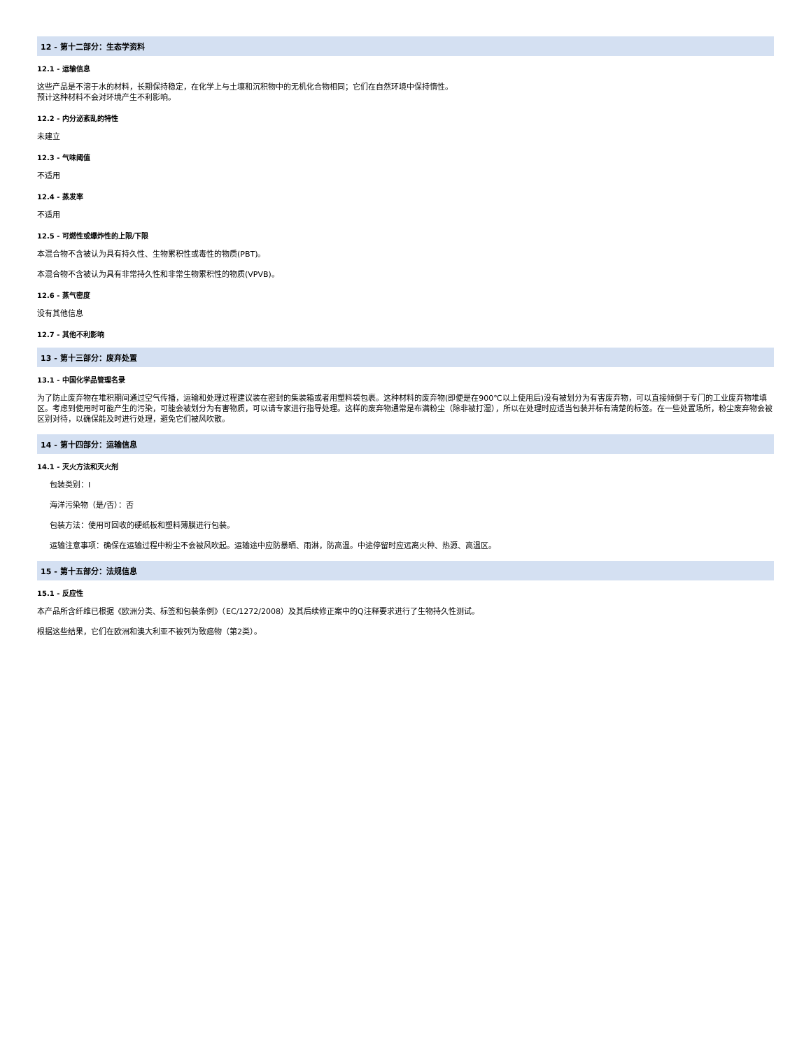12 - 第十二部分：生态学资料
12.1 - 运输信息
这些产品是不溶于水的材料，长期保持稳定，在化学上与土壤和沉积物中的无机化合物相同；它们在自然环境中保持惰性。
预计这种材料不会对环境产生不利影响。
12.2 - 内分泌紊乱的特性
未建立
12.3 - 气味阈值
不适用
12.4 - 蒸发率
不适用
12.5 - 可燃性或爆炸性的上限/下限
本混合物不含被认为具有持久性、生物累积性或毒性的物质(PBT)。
本混合物不含被认为具有非常持久性和非常生物累积性的物质(VPVB)。
12.6 - 蒸气密度
没有其他信息
12.7 - 其他不利影响
13 - 第十三部分：废弃处置
13.1 - 中国化学品管理名录
为了防止废弃物在堆积期间通过空气传播，运输和处理过程建议装在密封的集装箱或者用塑料袋包裹。这种材料的废弃物(即便是在900℃以上使用后)没有被划分为有害废弃物，可以直接倾倒于专门的工业废弃物堆填区。考虑到使用时可能产生的污染，可能会被划分为有害物质，可以请专家进行指导处理。这样的废弃物通常是布满粉尘（除非被打湿），所以在处理时应适当包装并标有清楚的标签。在一些处置场所，粉尘废弃物会被区别对待，以确保能及时进行处理，避免它们被风吹散。
14 - 第十四部分：运输信息
14.1 - 灭火方法和灭火剂
包装类别：I
海洋污染物（是/否）：否
包装方法：使用可回收的硬纸板和塑料薄膜进行包装。
运输注意事项：确保在运输过程中粉尘不会被风吹起。运输途中应防暴晒、雨淋，防高温。中途停留时应远离火种、热源、高温区。
15 - 第十五部分：法规信息
15.1 - 反应性
本产品所含纤维已根据《欧洲分类、标签和包装条例》（EC/1272/2008）及其后续修正案中的Q注释要求进行了生物持久性测试。
根据这些结果，它们在欧洲和澳大利亚不被列为致癌物（第2类）。